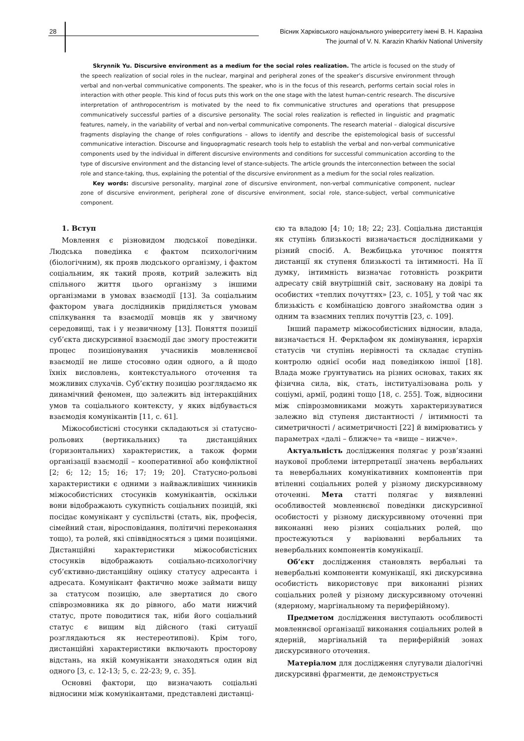28 Вісник Харківського національного університету імені В. Н. Каразіна
The journal of V. N. Karazin Kharkiv National University
Skrynnik Yu. Discursive environment as a medium for the social roles realization. The article is focused on the study of the speech realization of social roles in the nuclear, marginal and peripheral zones of the speaker’s discursive environment through verbal and non-verbal communicative components. The speaker, who is in the focus of this research, performs certain social roles in interaction with other people. This kind of focus puts this work on the one stage with the latest human-centric research. The discursive interpretation of anthropocentrism is motivated by the need to fix communicative structures and operations that presuppose communicatively successful parties of a discursive personality. The social roles realization is reflected in linguistic and pragmatic features, namely, in the variability of verbal and non-verbal communicative components. The research material – dialogical discursive fragments displaying the change of roles configurations – allows to identify and describe the epistemological basis of successful communicative interaction. Discourse and linguopragmatic research tools help to establish the verbal and non-verbal communicative components used by the individual in different discursive environments and conditions for successful communication according to the type of discursive environment and the distancing level of stance-subjects. The article grounds the interconnection between the social role and stance-taking, thus, explaining the potential of the discursive environment as a medium for the social roles realization.
Key words: discursive personality, marginal zone of discursive environment, non-verbal communicative component, nuclear zone of discursive environment, peripheral zone of discursive environment, social role, stance-subject, verbal communicative component.
1. Вступ
Мовлення є різновидом людської поведінки. Людська поведінка є фактом психологічним (біологічним), як прояв людського організму, і фактом соціальним, як такий прояв, котрий залежить від спільного життя цього організму з іншими організмами в умовах взаємодії [13]. За соціальним фактором увага дослідників приділяється умовам спілкування та взаємодії мовців як у звичному середовищі, так і у незвичному [13]. Поняття позиції суб’єкта дискурсивної взаємодії дає змогу простежити процес позиціонування учасників мовленнєвої взаємодії не лише стосовно один одного, а й щодо їхніх висловлень, контекстуального оточення та можливих слухачів. Суб’єктну позицію розглядаємо як динамічний феномен, що залежить від інтеракційних умов та соціального контексту, у яких відбувається взаємодія комунікантів [11, с. 61].
Міжособистісні стосунки складаються зі статусно-рольових (вертикальних) та дистанційних (горизонтальних) характеристик, а також форми організації взаємодії – кооперативної або конфліктної [2; 6; 12; 15; 16; 17; 19; 20]. Статусно-рольові характеристики є одними з найважливіших чинників міжособистісних стосунків комунікантів, оскільки вони відображають сукупність соціальних позицій, які посідає комунікант у суспільстві (стать, вік, професія, сімейний стан, віросповідання, політичні переконання тощо), та ролей, які співвідносяться з цими позиціями. Дистанційні характеристики міжособистісних стосунків відображають соціально-психологічну суб’єктивно-дистанційну оцінку статусу адресанта і адресата. Комунікант фактично може займати вищу за статусом позицію, але звертатися до свого співрозмовника як до рівного, або мати нижчий статус, проте поводитися так, ніби його соціальний статус є вищим від дійсного (такі ситуації розглядаються як нестереотипові). Крім того, дистанційні характеристики включають просторову відстань, на якій комуніканти знаходяться один від одного [3, с. 12-13; 5, с. 22-23; 9, с. 35].
Основні фактори, що визначають соціальні відносини між комунікантами, представлені дистанці-
єю та владою [4; 10; 18; 22; 23]. Соціальна дистанція як ступінь близькості визначається дослідниками у різний спосіб. А. Вежбицька уточнює поняття дистанції як ступеня близькості та інтимності. На її думку, інтимність визначає готовність розкрити адресату свій внутрішній світ, засновану на довірі та особистих «теплих почуттях» [23, с. 105], у той час як близькість є комбінацією довгого знайомства один з одним та взаємних теплих почуттів [23, с. 109].
Інший параметр міжособистісних відносин, влада, визначається Н. Ферклафом як домінування, ієрархія статусів чи ступінь нерівності та складає ступінь контролю однієї особи над поведінкою іншої [18]. Влада може ґрунтуватись на різних основах, таких як фізична сила, вік, стать, інституалізована роль у соціумі, армії, родині тощо [18, с. 255]. Тож, відносини між співрозмовниками можуть характеризуватися залежно від ступеня дистантності / інтимності та симетричності / асиметричності [22] й вимірюватись у параметрах «далі – ближче» та «вище – нижче».
Актуальність дослідження полягає у розв’язанні наукової проблеми інтерпретації значень вербальних та невербальних комунікативних компонентів при втіленні соціальних ролей у різному дискурсивному оточенні. Мета статті полягає у виявленні особливостей мовленнєвої поведінки дискурсивної особистості у різному дискурсивному оточенні при виконанні нею різних соціальних ролей, що простежуються у варіюванні вербальних та невербальних компонентів комунікації.
Об’єкт дослідження становлять вербальні та невербальні компоненти комунікації, які дискурсивна особистість використовує при виконанні різних соціальних ролей у різному дискурсивному оточенні (ядерному, маргінальному та периферійному).
Предметом дослідження виступають особливості мовленнєвої організації виконання соціальних ролей в ядерній, маргінальній та периферійній зонах дискурсивного оточення.
Матеріалом для дослідження слугували діалогічні дискурсивні фрагменти, де демонструється